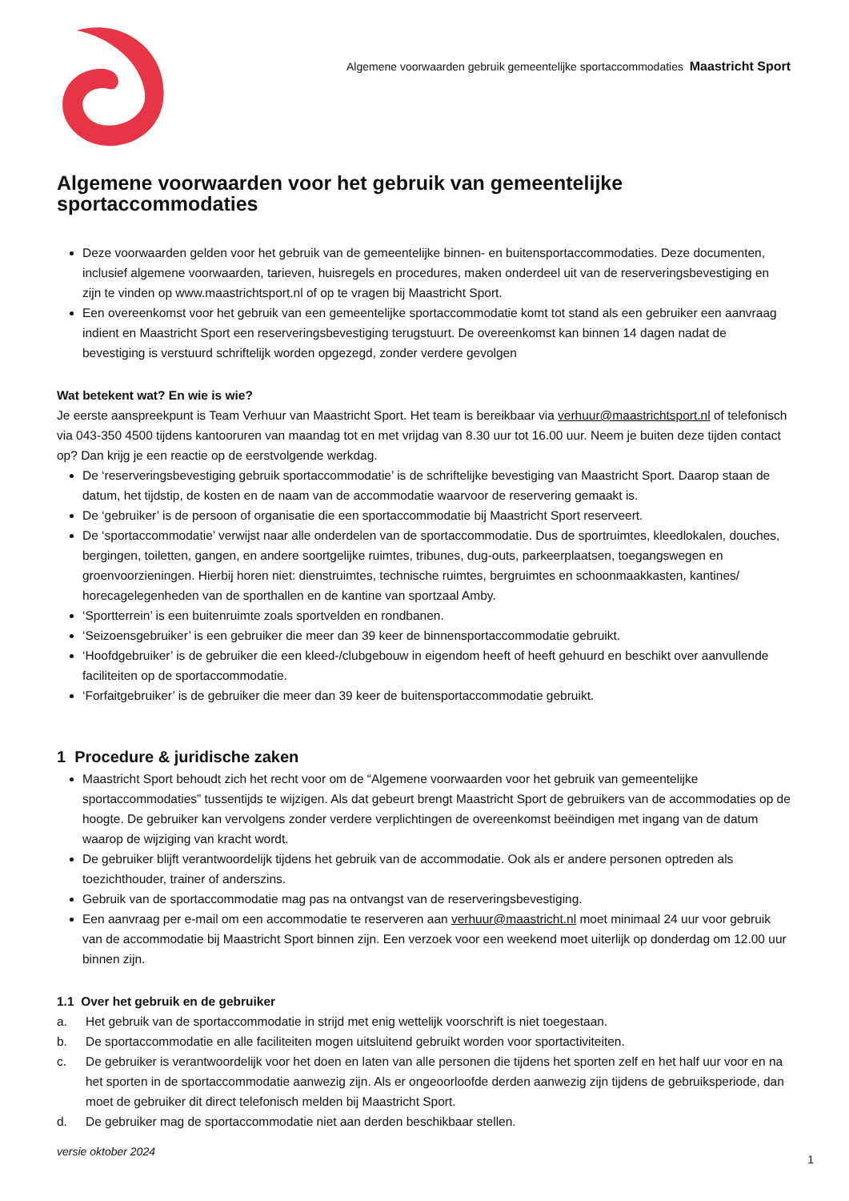Algemene voorwaarden gebruik gemeentelijke sportaccommodaties Maastricht Sport
Algemene voorwaarden voor het gebruik van gemeentelijke sportaccommodaties
Deze voorwaarden gelden voor het gebruik van de gemeentelijke binnen- en buitensportaccommodaties. Deze documenten, inclusief algemene voorwaarden, tarieven, huisregels en procedures, maken onderdeel uit van de reserveringsbevestiging en zijn te vinden op www.maastrichtsport.nl of op te vragen bij Maastricht Sport.
Een overeenkomst voor het gebruik van een gemeentelijke sportaccommodatie komt tot stand als een gebruiker een aanvraag indient en Maastricht Sport een reserveringsbevestiging terugstuurt. De overeenkomst kan binnen 14 dagen nadat de bevestiging is verstuurd schriftelijk worden opgezegd, zonder verdere gevolgen
Wat betekent wat? En wie is wie?
Je eerste aanspreekpunt is Team Verhuur van Maastricht Sport. Het team is bereikbaar via verhuur@maastrichtsport.nl of telefonisch via 043-350 4500 tijdens kantooruren van maandag tot en met vrijdag van 8.30 uur tot 16.00 uur. Neem je buiten deze tijden contact op? Dan krijg je een reactie op de eerstvolgende werkdag.
De ‘reserveringsbevestiging gebruik sportaccommodatie’ is de schriftelijke bevestiging van Maastricht Sport. Daarop staan de datum, het tijdstip, de kosten en de naam van de accommodatie waarvoor de reservering gemaakt is.
De ‘gebruiker’ is de persoon of organisatie die een sportaccommodatie bij Maastricht Sport reserveert.
De ‘sportaccommodatie’ verwijst naar alle onderdelen van de sportaccommodatie. Dus de sportruimtes, kleedlokalen, douches, bergingen, toiletten, gangen, en andere soortgelijke ruimtes, tribunes, dug-outs, parkeerplaatsen, toegangswegen en groenvoorzieningen. Hierbij horen niet: dienstruimtes, technische ruimtes, bergruimtes en schoonmaakkasten, kantines/ horecagelegenheden van de sporthallen en de kantine van sportzaal Amby.
‘Sportterrein’ is een buitenruimte zoals sportvelden en rondbanen.
‘Seizoensgebruiker’ is een gebruiker die meer dan 39 keer de binnensportaccommodatie gebruikt.
‘Hoofdgebruiker’ is de gebruiker die een kleed-/clubgebouw in eigendom heeft of heeft gehuurd en beschikt over aanvullende faciliteiten op de sportaccommodatie.
‘Forfaitgebruiker’ is de gebruiker die meer dan 39 keer de buitensportaccommodatie gebruikt.
1 Procedure & juridische zaken
Maastricht Sport behoudt zich het recht voor om de “Algemene voorwaarden voor het gebruik van gemeentelijke sportaccommodaties” tussentijds te wijzigen. Als dat gebeurt brengt Maastricht Sport de gebruikers van de accommodaties op de hoogte. De gebruiker kan vervolgens zonder verdere verplichtingen de overeenkomst beëindigen met ingang van de datum waarop de wijziging van kracht wordt.
De gebruiker blijft verantwoordelijk tijdens het gebruik van de accommodatie. Ook als er andere personen optreden als toezichthouder, trainer of anderszins.
Gebruik van de sportaccommodatie mag pas na ontvangst van de reserveringsbevestiging.
Een aanvraag per e-mail om een accommodatie te reserveren aan verhuur@maastricht.nl moet minimaal 24 uur voor gebruik van de accommodatie bij Maastricht Sport binnen zijn. Een verzoek voor een weekend moet uiterlijk op donderdag om 12.00 uur binnen zijn.
1.1 Over het gebruik en de gebruiker
a. Het gebruik van de sportaccommodatie in strijd met enig wettelijk voorschrift is niet toegestaan.
b. De sportaccommodatie en alle faciliteiten mogen uitsluitend gebruikt worden voor sportactiviteiten.
c. De gebruiker is verantwoordelijk voor het doen en laten van alle personen die tijdens het sporten zelf en het half uur voor en na het sporten in de sportaccommodatie aanwezig zijn. Als er ongeoorloofde derden aanwezig zijn tijdens de gebruiksperiode, dan moet de gebruiker dit direct telefonisch melden bij Maastricht Sport.
d. De gebruiker mag de sportaccommodatie niet aan derden beschikbaar stellen.
versie oktober 2024
1